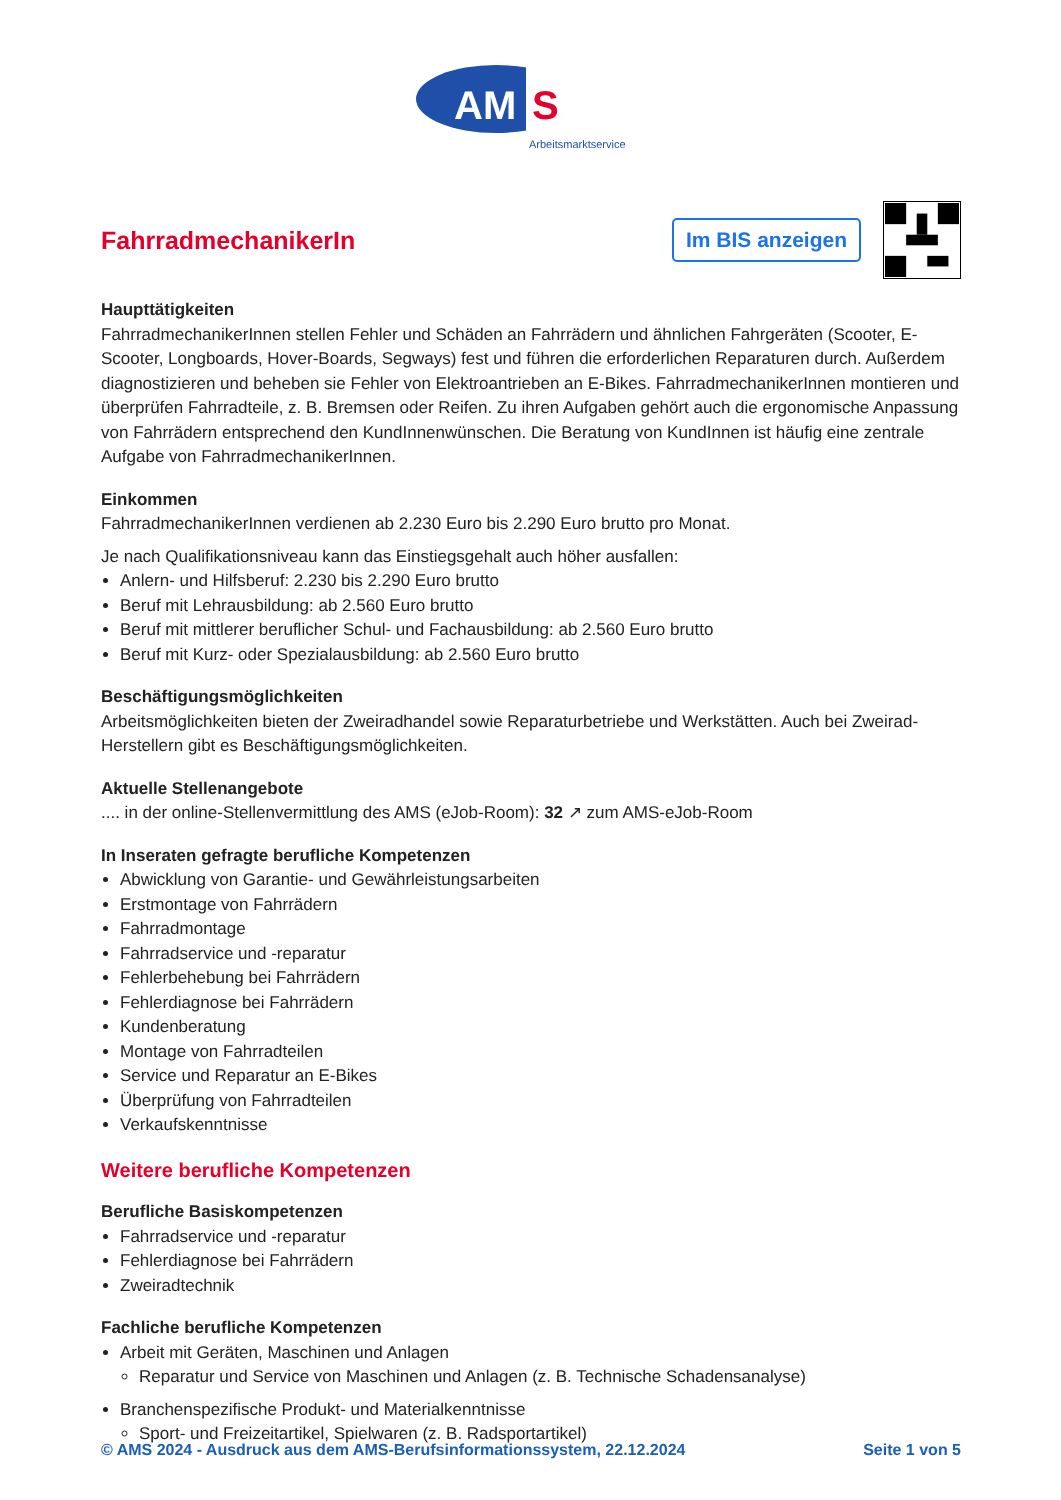AM
S
Arbeitsmarktservice
FahrradmechanikerIn
Im BIS anzeigen
Haupttätigkeiten
FahrradmechanikerInnen stellen Fehler und Schäden an Fahrrädern und ähnlichen Fahrgeräten (Scooter, E-Scooter, Longboards, Hover-Boards, Segways) fest und führen die erforderlichen Reparaturen durch. Außerdem diagnostizieren und beheben sie Fehler von Elektroantrieben an E-Bikes. FahrradmechanikerInnen montieren und überprüfen Fahrradteile, z. B. Bremsen oder Reifen. Zu ihren Aufgaben gehört auch die ergonomische Anpassung von Fahrrädern entsprechend den KundInnenwünschen. Die Beratung von KundInnen ist häufig eine zentrale Aufgabe von FahrradmechanikerInnen.
Einkommen
FahrradmechanikerInnen verdienen ab 2.230 Euro bis 2.290 Euro brutto pro Monat.
Je nach Qualifikationsniveau kann das Einstiegsgehalt auch höher ausfallen:
Anlern- und Hilfsberuf: 2.230 bis 2.290 Euro brutto
Beruf mit Lehrausbildung: ab 2.560 Euro brutto
Beruf mit mittlerer beruflicher Schul- und Fachausbildung: ab 2.560 Euro brutto
Beruf mit Kurz- oder Spezialausbildung: ab 2.560 Euro brutto
Beschäftigungsmöglichkeiten
Arbeitsmöglichkeiten bieten der Zweiradhandel sowie Reparaturbetriebe und Werkstätten. Auch bei Zweirad-Herstellern gibt es Beschäftigungsmöglichkeiten.
Aktuelle Stellenangebote
.... in der online-Stellenvermittlung des AMS (eJob-Room): 32 ↗ zum AMS-eJob-Room
In Inseraten gefragte berufliche Kompetenzen
Abwicklung von Garantie- und Gewährleistungsarbeiten
Erstmontage von Fahrrädern
Fahrradmontage
Fahrradservice und -reparatur
Fehlerbehebung bei Fahrrädern
Fehlerdiagnose bei Fahrrädern
Kundenberatung
Montage von Fahrradteilen
Service und Reparatur an E-Bikes
Überprüfung von Fahrradteilen
Verkaufskenntnisse
Weitere berufliche Kompetenzen
Berufliche Basiskompetenzen
Fahrradservice und -reparatur
Fehlerdiagnose bei Fahrrädern
Zweiradtechnik
Fachliche berufliche Kompetenzen
Arbeit mit Geräten, Maschinen und Anlagen
Reparatur und Service von Maschinen und Anlagen (z. B. Technische Schadensanalyse)
Branchenspezifische Produkt- und Materialkenntnisse
Sport- und Freizeitartikel, Spielwaren (z. B. Radsportartikel)
© AMS 2024 - Ausdruck aus dem AMS-Berufsinformationssystem, 22.12.2024 Seite 1 von 5